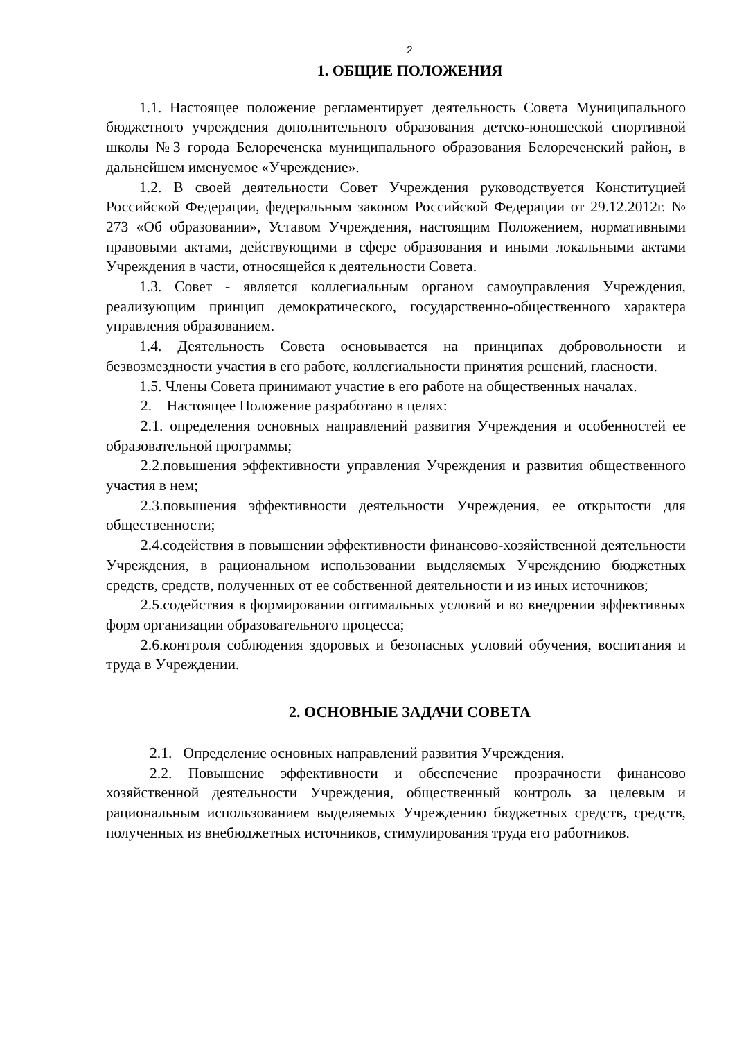2
1. ОБЩИЕ ПОЛОЖЕНИЯ
1.1. Настоящее положение регламентирует деятельность Совета Муниципального бюджетного учреждения дополнительного образования детско-юношеской спортивной школы №3 города Белореченска муниципального образования Белореченский район, в дальнейшем именуемое «Учреждение».
1.2. В своей деятельности Совет Учреждения руководствуется Конституцией Российской Федерации, федеральным законом Российской Федерации от 29.12.2012г. № 273 «Об образовании», Уставом Учреждения, настоящим Положением, нормативными правовыми актами, действующими в сфере образования и иными локальными актами Учреждения в части, относящейся к деятельности Совета.
1.3. Совет - является коллегиальным органом самоуправления Учреждения, реализующим принцип демократического, государственно-общественного характера управления образованием.
1.4. Деятельность Совета основывается на принципах добровольности и безвозмездности участия в его работе, коллегиальности принятия решений, гласности.
1.5. Члены Совета принимают участие в его работе на общественных началах.
2. Настоящее Положение разработано в целях:
2.1. определения основных направлений развития Учреждения и особенностей ее образовательной программы;
2.2.повышения эффективности управления Учреждения и развития общественного участия в нем;
2.3.повышения эффективности деятельности Учреждения, ее открытости для общественности;
2.4.содействия в повышении эффективности финансово-хозяйственной деятельности Учреждения, в рациональном использовании выделяемых Учреждению бюджетных средств, средств, полученных от ее собственной деятельности и из иных источников;
2.5.содействия в формировании оптимальных условий и во внедрении эффективных форм организации образовательного процесса;
2.6.контроля соблюдения здоровых и безопасных условий обучения, воспитания и труда в Учреждении.
2. ОСНОВНЫЕ ЗАДАЧИ СОВЕТА
2.1. Определение основных направлений развития Учреждения.
2.2. Повышение эффективности и обеспечение прозрачности финансово хозяйственной деятельности Учреждения, общественный контроль за целевым и рациональным использованием выделяемых Учреждению бюджетных средств, средств, полученных из внебюджетных источников, стимулирования труда его работников.